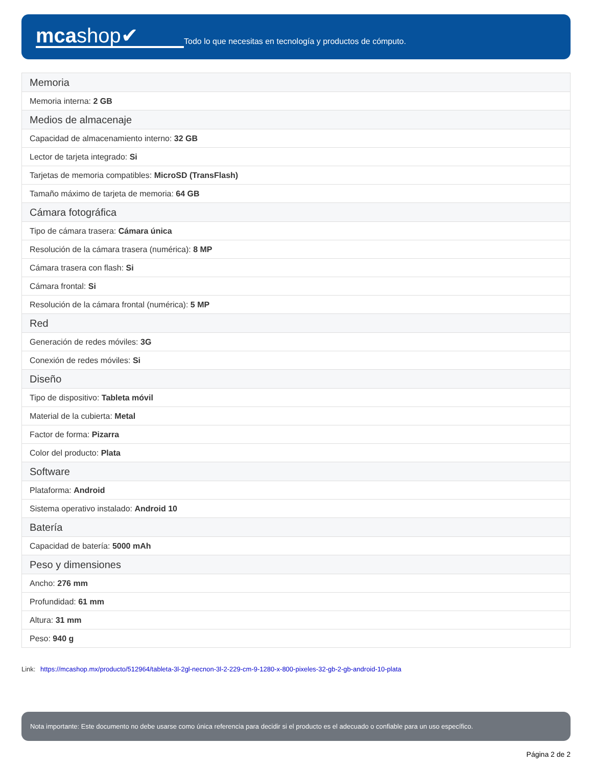mcashop✔
Todo lo que necesitas en tecnología y productos de cómputo.
| Memoria |
| --- |
| Memoria interna: 2 GB |
| Medios de almacenaje |
| Capacidad de almacenamiento interno: 32 GB |
| Lector de tarjeta integrado: Si |
| Tarjetas de memoria compatibles: MicroSD (TransFlash) |
| Tamaño máximo de tarjeta de memoria: 64 GB |
| Cámara fotográfica |
| Tipo de cámara trasera: Cámara única |
| Resolución de la cámara trasera (numérica): 8 MP |
| Cámara trasera con flash: Si |
| Cámara frontal: Si |
| Resolución de la cámara frontal (numérica): 5 MP |
| Red |
| Generación de redes móviles: 3G |
| Conexión de redes móviles: Si |
| Diseño |
| Tipo de dispositivo: Tableta móvil |
| Material de la cubierta: Metal |
| Factor de forma: Pizarra |
| Color del producto: Plata |
| Software |
| Plataforma: Android |
| Sistema operativo instalado: Android 10 |
| Batería |
| Capacidad de batería: 5000 mAh |
| Peso y dimensiones |
| Ancho: 276 mm |
| Profundidad: 61 mm |
| Altura: 31 mm |
| Peso: 940 g |
Link: https://mcashop.mx/producto/512964/tableta-3l-2gl-necnon-3l-2-229-cm-9-1280-x-800-pixeles-32-gb-2-gb-android-10-plata
Nota importante: Este documento no debe usarse como única referencia para decidir si el producto es el adecuado o confiable para un uso específico.
Página 2 de 2